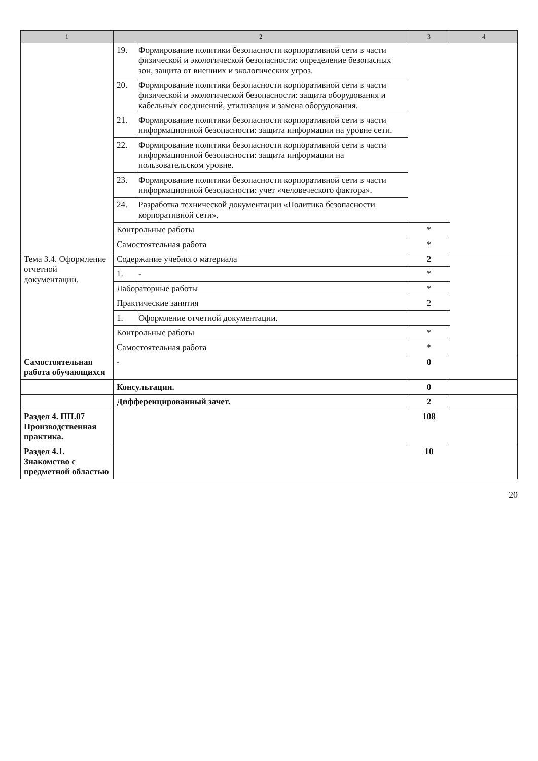| 1 | 2 | | 3 | 4 |
| --- | --- | --- | --- | --- |
| | 19. | Формирование политики безопасности корпоративной сети в части физической и экологической безопасности: определение безопасных зон, защита от внешних и экологических угроз. | | |
| | 20. | Формирование политики безопасности корпоративной сети в части физической и экологической безопасности: защита оборудования и кабельных соединений, утилизация и замена оборудования. | | |
| | 21. | Формирование политики безопасности корпоративной сети в части информационной безопасности: защита информации на уровне сети. | | |
| | 22. | Формирование политики безопасности корпоративной сети в части информационной безопасности: защита информации на пользовательском уровне. | | |
| | 23. | Формирование политики безопасности корпоративной сети в части информационной безопасности: учет «человеческого фактора». | | |
| | 24. | Разработка технической документации «Политика безопасности корпоративной сети». | | |
| | Контрольные работы | | * | |
| | Самостоятельная работа | | * | |
| Тема 3.4. Оформление отчетной документации. | Содержание учебного материала | | 2 | |
| | 1. | - | * | |
| | Лабораторные работы | | * | |
| | Практические занятия | | 2 | |
| | 1. | Оформление отчетной документации. | | |
| | Контрольные работы | | * | |
| | Самостоятельная работа | | * | |
| Самостоятельная работа обучающихся | - | | 0 | |
| | Консультации. | | 0 | |
| | Дифференцированный зачет. | | 2 | |
| Раздел 4. ПП.07 Производственная практика. | | | 108 | |
| Раздел 4.1. Знакомство с предметной областью | | | 10 | |
20